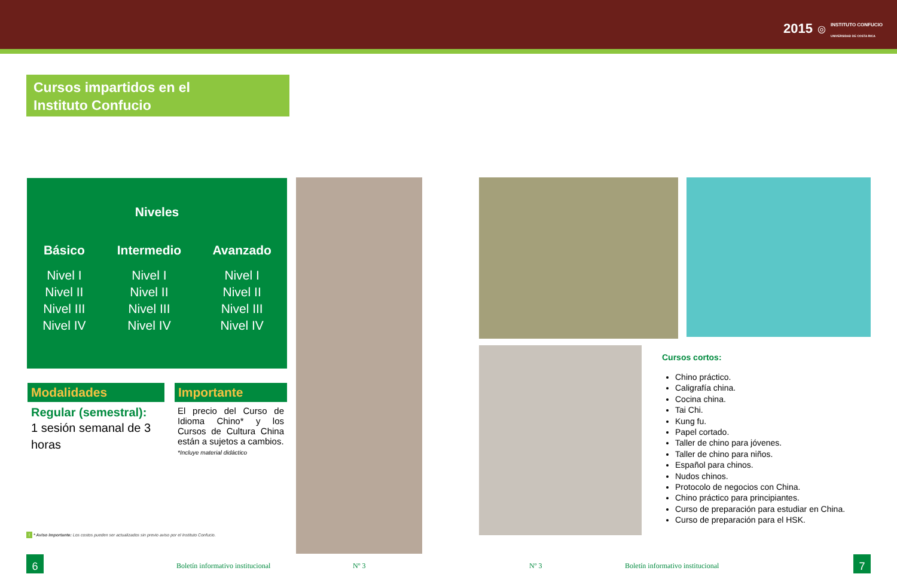2015 ◎
INSTITUTO CONFUCIO
UNIVERSIDAD DE COSTA RICA
Cursos impartidos en el
Instituto Confucio
Niveles
Básico
Nivel I
Nivel II
Nivel III
Nivel IV
Intermedio
Nivel I
Nivel II
Nivel III
Nivel IV
Avanzado
Nivel I
Nivel II
Nivel III
Nivel IV
Modalidades
Regular (semestral):
1 sesión semanal de 3 horas
Importante
El precio del Curso de Idioma Chino* y los Cursos de Cultura China están a sujetos a cambios.
*Incluye material didáctico
! * Aviso Importante: Los costos pueden ser actualizados sin previo aviso por el Instituto Confucio.
Cursos cortos:
Chino práctico.
Caligrafía china.
Cocina china.
Tai Chi.
Kung fu.
Papel cortado.
Taller de chino para jóvenes.
Taller de chino para niños.
Español para chinos.
Nudos chinos.
Protocolo de negocios con China.
Chino práctico para principiantes.
Curso de preparación para estudiar en China.
Curso de preparación para el HSK.
6
Boletín informativo institucional
Nº 3 Nº 3
Boletín informativo institucional
7